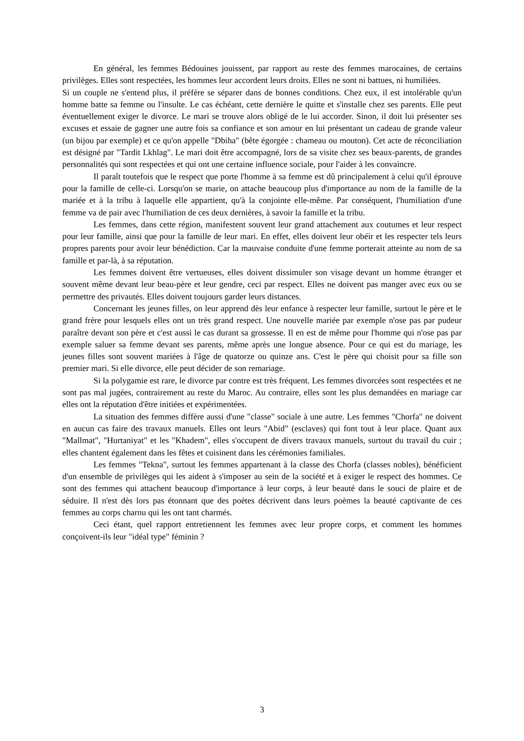En général, les femmes Bédouines jouissent, par rapport au reste des femmes marocaines, de certains privilèges. Elles sont respectées, les hommes leur accordent leurs droits. Elles ne sont ni battues, ni humiliées.
Si un couple ne s'entend plus, il préfère se séparer dans de bonnes conditions. Chez eux, il est intolérable qu'un homme batte sa femme ou l'insulte. Le cas échéant, cette dernière le quitte et s'installe chez ses parents. Elle peut éventuellement exiger le divorce. Le mari se trouve alors obligé de le lui accorder. Sinon, il doit lui présenter ses excuses et essaie de gagner une autre fois sa confiance et son amour en lui présentant un cadeau de grande valeur (un bijou par exemple) et ce qu'on appelle "Dbiha" (bête égorgée : chameau ou mouton). Cet acte de réconciliation est désigné par "Tardit Lkhlag". Le mari doit être accompagné, lors de sa visite chez ses beaux-parents, de grandes personnalités qui sont respectées et qui ont une certaine influence sociale, pour l'aider à les convaincre.
Il paraît toutefois que le respect que porte l'homme à sa femme est dû principalement à celui qu'il éprouve pour la famille de celle-ci. Lorsqu'on se marie, on attache beaucoup plus d'importance au nom de la famille de la mariée et à la tribu à laquelle elle appartient, qu'à la conjointe elle-même. Par conséquent, l'humiliation d'une femme va de pair avec l'humiliation de ces deux dernières, à savoir la famille et la tribu.
Les femmes, dans cette région, manifestent souvent leur grand attachement aux coutumes et leur respect pour leur famille, ainsi que pour la famille de leur mari. En effet, elles doivent leur obéir et les respecter tels leurs propres parents pour avoir leur bénédiction. Car la mauvaise conduite d'une femme porterait atteinte au nom de sa famille et par-là, à sa réputation.
Les femmes doivent être vertueuses, elles doivent dissimuler son visage devant un homme étranger et souvent même devant leur beau-père et leur gendre, ceci par respect. Elles ne doivent pas manger avec eux ou se permettre des privautés. Elles doivent toujours garder leurs distances.
Concernant les jeunes filles, on leur apprend dès leur enfance à respecter leur famille, surtout le père et le grand frère pour lesquels elles ont un très grand respect. Une nouvelle mariée par exemple n'ose pas par pudeur paraître devant son père et c'est aussi le cas durant sa grossesse. Il en est de même pour l'homme qui n'ose pas par exemple saluer sa femme devant ses parents, même après une longue absence. Pour ce qui est du mariage, les jeunes filles sont souvent mariées à l'âge de quatorze ou quinze ans. C'est le père qui choisit pour sa fille son premier mari. Si elle divorce, elle peut décider de son remariage.
Si la polygamie est rare, le divorce par contre est très fréquent. Les femmes divorcées sont respectées et ne sont pas mal jugées, contrairement au reste du Maroc. Au contraire, elles sont les plus demandées en mariage car elles ont la réputation d'être initiées et expérimentées.
La situation des femmes diffère aussi d'une "classe" sociale à une autre. Les femmes "Chorfa" ne doivent en aucun cas faire des travaux manuels. Elles ont leurs "Abid" (esclaves) qui font tout à leur place. Quant aux "Mallmat", "Hurtaniyat" et les "Khadem", elles s'occupent de divers travaux manuels, surtout du travail du cuir ; elles chantent également dans les fêtes et cuisinent dans les cérémonies familiales.
Les femmes "Tekna", surtout les femmes appartenant à la classe des Chorfa (classes nobles), bénéficient d'un ensemble de privilèges qui les aident à s'imposer au sein de la société et à exiger le respect des hommes. Ce sont des femmes qui attachent beaucoup d'importance à leur corps, à leur beauté dans le souci de plaire et de séduire. Il n'est dès lors pas étonnant que des poètes décrivent dans leurs poèmes la beauté captivante de ces femmes au corps charnu qui les ont tant charmés.
Ceci étant, quel rapport entretiennent les femmes avec leur propre corps, et comment les hommes conçoivent-ils leur "idéal type" féminin ?
3